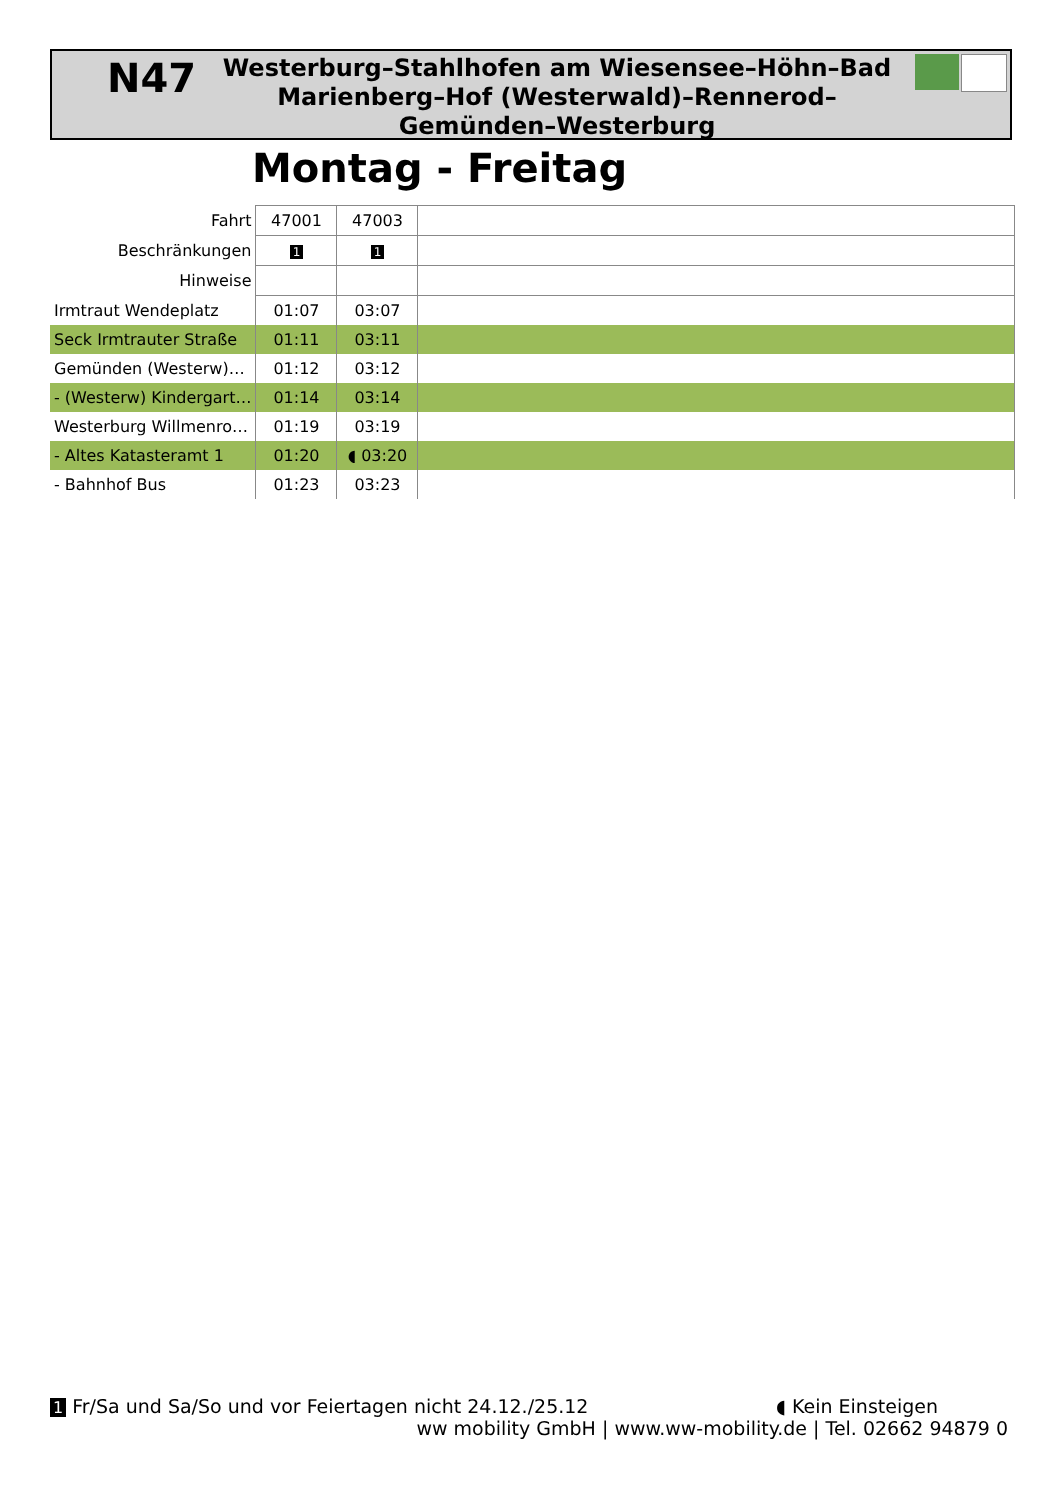N47
Westerburg–Stahlhofen am Wiesensee–Höhn–Bad Marienberg–Hof (Westerwald)–Rennerod–Gemünden–Westerburg
Montag - Freitag
| Fahrt | 47001 | 47003 | |
| Beschränkungen | 1 | 1 | |
| Hinweise | | | |
| Irmtraut Wendeplatz | 01:07 | 03:07 | |
| Seck Irmtrauter Straße | 01:11 | 03:11 | |
| Gemünden (Westerw)… | 01:12 | 03:12 | |
| - (Westerw) Kindergart… | 01:14 | 03:14 | |
| Westerburg Willmenro… | 01:19 | 03:19 | |
| - Altes Katasteramt 1 | 01:20 | ◖ 03:20 | |
| - Bahnhof Bus | 01:23 | 03:23 | |
1 Fr/Sa und Sa/So und vor Feiertagen nicht 24.12./25.12 ◖ Kein Einsteigen
ww mobility GmbH | www.ww-mobility.de | Tel. 02662 94879 0